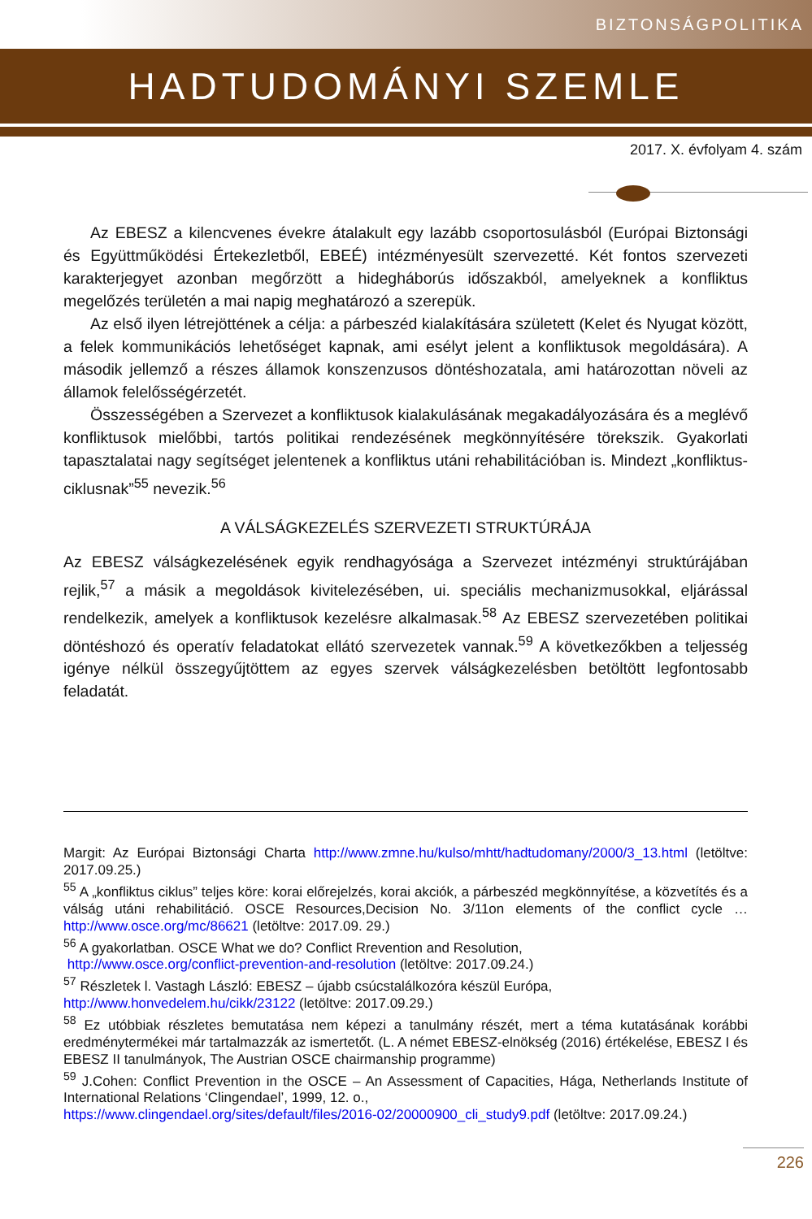BIZTONSÁGPOLITIKA
HADTUDOMÁNYI SZEMLE
2017. X. évfolyam 4. szám
Az EBESZ a kilencvenes évekre átalakult egy lazább csoportosulásból (Európai Biztonsági és Együttműködési Értekezletből, EBEÉ) intézményesült szervezetté. Két fontos szervezeti karakterjegyet azonban megőrzött a hidegháborús időszakból, amelyeknek a konfliktus megelőzés területén a mai napig meghatározó a szerepük.
Az első ilyen létrejöttének a célja: a párbeszéd kialakítására született (Kelet és Nyugat között, a felek kommunikációs lehetőséget kapnak, ami esélyt jelent a konfliktusok megoldására). A második jellemző a részes államok konszenzusos döntéshozatala, ami határozottan növeli az államok felelősségérzetét.
Összességében a Szervezet a konfliktusok kialakulásának megakadályozására és a meglévő konfliktusok mielőbbi, tartós politikai rendezésének megkönnyítésére törekszik. Gyakorlati tapasztalatai nagy segítséget jelentenek a konfliktus utáni rehabilitációban is. Mindezt „konfliktus-ciklusnak”<sup>55</sup> nevezik.<sup>56</sup>
A VÁLSÁGKEZELÉS SZERVEZETI STRUKTÚRÁJA
Az EBESZ válságkezelésének egyik rendhagyósága a Szervezet intézményi struktúrájában rejlik,<sup>57</sup> a másik a megoldások kivitelezésében, ui. speciális mechanizmusokkal, eljárással rendelkezik, amelyek a konfliktusok kezelésre alkalmasak.<sup>58</sup> Az EBESZ szervezetében politikai döntéshozó és operatív feladatokat ellátó szervezetek vannak.<sup>59</sup> A következőkben a teljesség igénye nélkül összegyűjtöttem az egyes szervek válságkezelésben betöltött legfontosabb feladatát.
Margit: Az Európai Biztonsági Charta http://www.zmne.hu/kulso/mhtt/hadtudomany/2000/3_13.html (letöltve: 2017.09.25.)
<sup>55</sup> A „konfliktus ciklus” teljes köre: korai előrejelzés, korai akciók, a párbeszéd megkönnyítése, a közvetítés és a válság utáni rehabilitáció. OSCE Resources,Decision No. 3/11on elements of the conflict cycle … http://www.osce.org/mc/86621 (letöltve: 2017.09. 29.)
<sup>56</sup> A gyakorlatban. OSCE What we do? Conflict Rrevention and Resolution,
http://www.osce.org/conflict-prevention-and-resolution (letöltve: 2017.09.24.)
<sup>57</sup> Részletek l. Vastagh László: EBESZ – újabb csúcstalálkozóra készül Európa,
http://www.honvedelem.hu/cikk/23122 (letöltve: 2017.09.29.)
<sup>58</sup> Ez utóbbiak részletes bemutatása nem képezi a tanulmány részét, mert a téma kutatásának korábbi eredménytermékei már tartalmazzák az ismertetőt. (L. A német EBESZ-elnökség (2016) értékelése, EBESZ I és EBESZ II tanulmányok, The Austrian OSCE chairmanship programme)
<sup>59</sup> J.Cohen: Conflict Prevention in the OSCE – An Assessment of Capacities, Hága, Netherlands Institute of International Relations ‘Clingendael’, 1999, 12. o.,
https://www.clingendael.org/sites/default/files/2016-02/20000900_cli_study9.pdf (letöltve: 2017.09.24.)
226